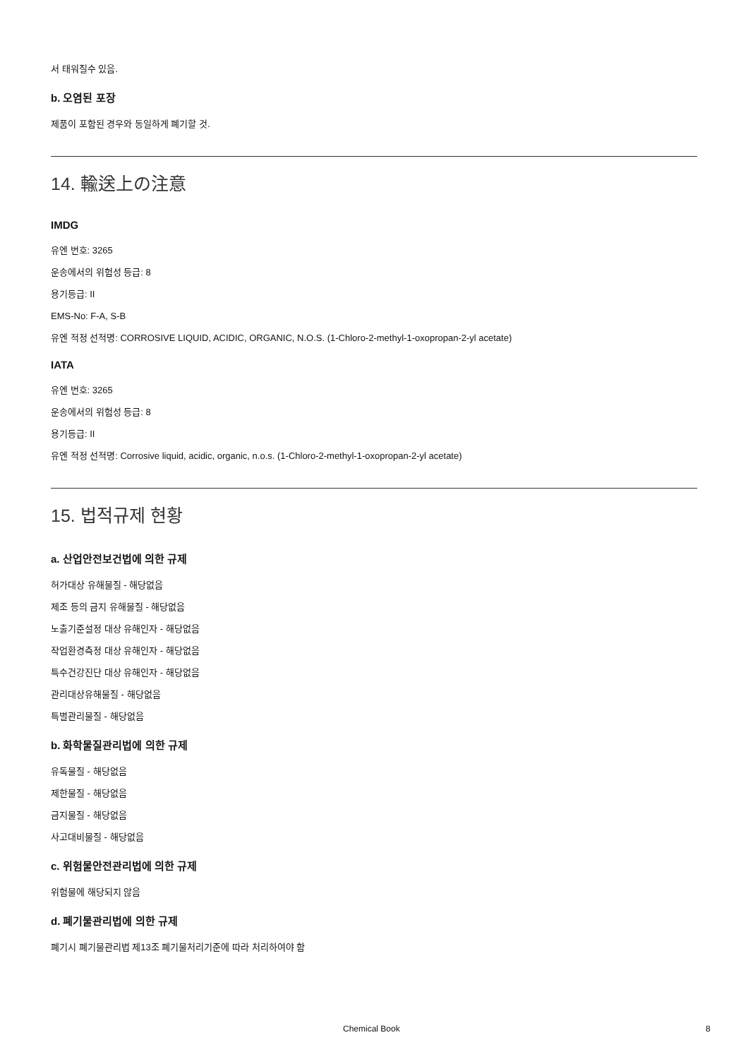서 태워질수 있음.
b. 오염된 포장
제품이 포함된 경우와 동일하게 폐기할 것.
14. 輸送上の注意
IMDG
유엔 번호: 3265
운송에서의 위험성 등급: 8
용기등급: II
EMS-No: F-A, S-B
유엔 적정 선적명: CORROSIVE LIQUID, ACIDIC, ORGANIC, N.O.S. (1-Chloro-2-methyl-1-oxopropan-2-yl acetate)
IATA
유엔 번호: 3265
운송에서의 위험성 등급: 8
용기등급: II
유엔 적정 선적명: Corrosive liquid, acidic, organic, n.o.s. (1-Chloro-2-methyl-1-oxopropan-2-yl acetate)
15. 법적규제 현황
a. 산업안전보건법에 의한 규제
허가대상 유해물질 - 해당없음
제조 등의 금지 유해물질 - 해당없음
노출기준설정 대상 유해인자 - 해당없음
작업환경측정 대상 유해인자 - 해당없음
특수건강진단 대상 유해인자 - 해당없음
관리대상유해물질 - 해당없음
특별관리물질 - 해당없음
b. 화학물질관리법에 의한 규제
유독물질 - 해당없음
제한물질 - 해당없음
금지물질 - 해당없음
사고대비물질 - 해당없음
c. 위험물안전관리법에 의한 규제
위험물에 해당되지 않음
d. 폐기물관리법에 의한 규제
폐기시 폐기물관리법 제13조 폐기물처리기준에 따라 처리하여야 함
Chemical Book 8